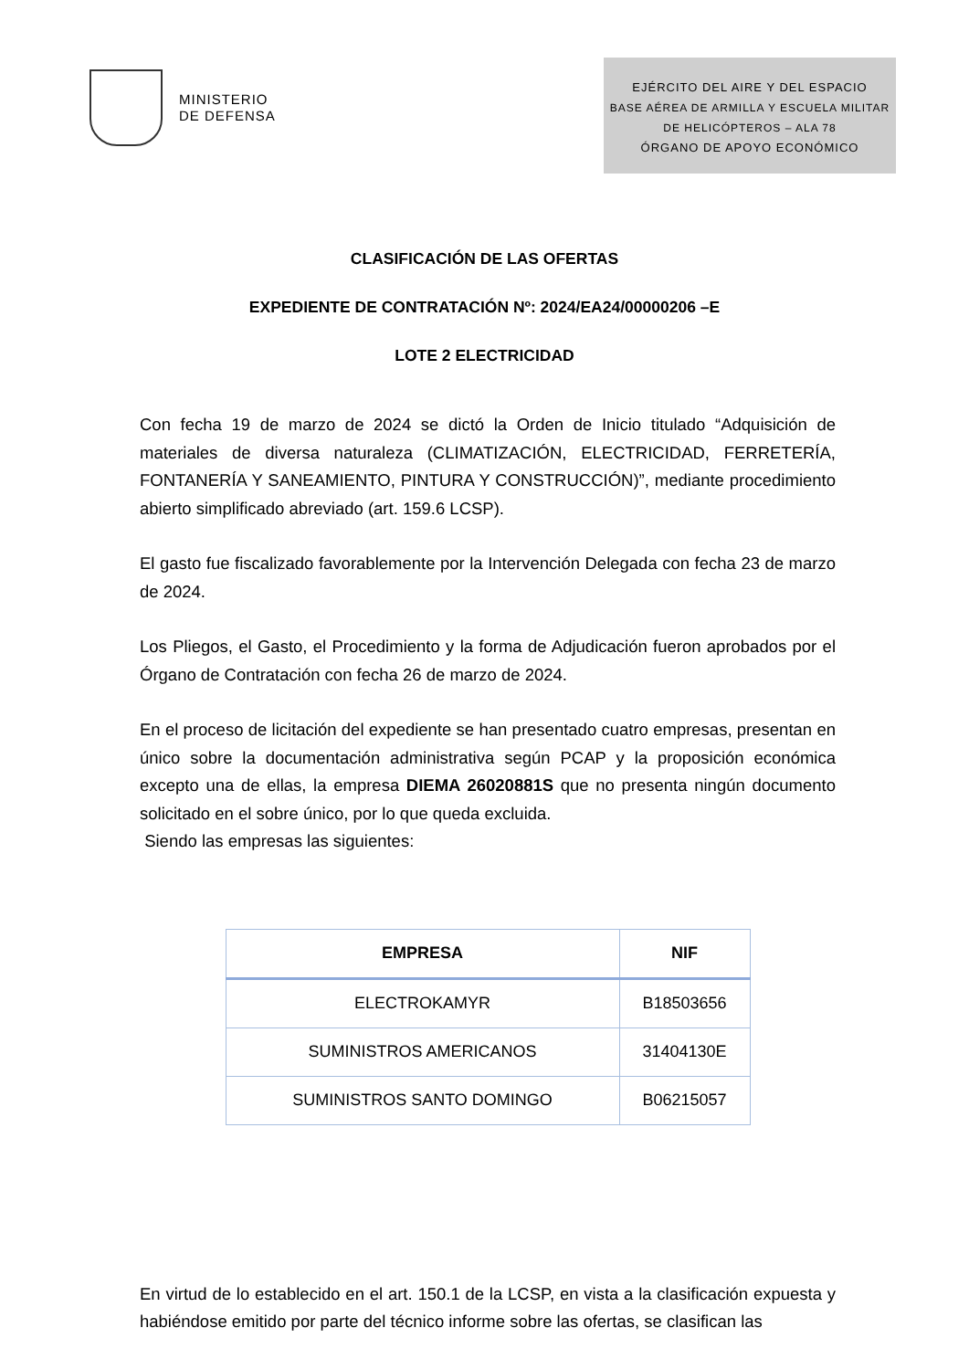MINISTERIO
DE DEFENSA
EJÉRCITO DEL AIRE Y DEL ESPACIO
BASE AÉREA DE ARMILLA Y ESCUELA MILITAR
DE HELICÓPTEROS – ALA 78
ÓRGANO DE APOYO ECONÓMICO
CLASIFICACIÓN DE LAS OFERTAS
EXPEDIENTE DE CONTRATACIÓN Nº: 2024/EA24/00000206 –E
LOTE 2 ELECTRICIDAD
Con fecha 19 de marzo de 2024 se dictó la Orden de Inicio titulado “Adquisición de materiales de diversa naturaleza (CLIMATIZACIÓN, ELECTRICIDAD, FERRETERÍA, FONTANERÍA Y SANEAMIENTO, PINTURA Y CONSTRUCCIÓN)”, mediante procedimiento abierto simplificado abreviado (art. 159.6 LCSP).
El gasto fue fiscalizado favorablemente por la Intervención Delegada con fecha 23 de marzo de 2024.
Los Pliegos, el Gasto, el Procedimiento y la forma de Adjudicación fueron aprobados por el Órgano de Contratación con fecha 26 de marzo de 2024.
En el proceso de licitación del expediente se han presentado cuatro empresas, presentan en único sobre la documentación administrativa según PCAP y la proposición económica excepto una de ellas, la empresa DIEMA 26020881S que no presenta ningún documento solicitado en el sobre único, por lo que queda excluida.
Siendo las empresas las siguientes:
| EMPRESA | NIF |
| --- | --- |
| ELECTROKAMYR | B18503656 |
| SUMINISTROS AMERICANOS | 31404130E |
| SUMINISTROS SANTO DOMINGO | B06215057 |
En virtud de lo establecido en el art. 150.1 de la LCSP, en vista a la clasificación expuesta y habiéndose emitido por parte del técnico informe sobre las ofertas, se clasifican las